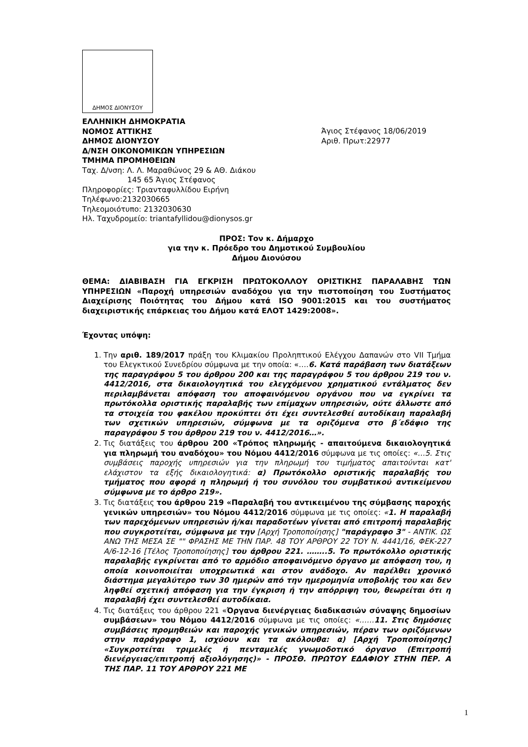ΔΗΜΟΣ ΔΙΟΝΥΣΟΥ
ΕΛΛΗΝΙΚΗ ΔΗΜΟΚΡΑΤΙΑ
ΝΟΜΟΣ ΑΤΤΙΚΗΣ
ΔΗΜΟΣ ΔΙΟΝΥΣΟΥ
Δ/ΝΣΗ ΟΙΚΟΝΟΜΙΚΩΝ ΥΠΗΡΕΣΙΩΝ
ΤΜΗΜΑ ΠΡΟΜΗΘΕΙΩΝ
Ταχ. Δ/νση: Λ. Λ. Μαραθώνος 29 & ΑΘ. Διάκου
145 65 Άγιος Στέφανος
Πληροφορίες: Τριανταφυλλίδου Ειρήνη
Τηλέφωνο:2132030665
Τηλεομοιότυπο: 2132030630
Ηλ. Ταχυδρομείο: triantafyllidou@dionysos.gr
Άγιος Στέφανος 18/06/2019
Αριθ. Πρωτ:22977
ΠΡΟΣ: Τον κ. Δήμαρχο
για την κ. Πρόεδρο του Δημοτικού Συμβουλίου
Δήμου Διονύσου
ΘΕΜΑ: ΔΙΑΒΙΒΑΣΗ ΓΙΑ ΕΓΚΡΙΣΗ ΠΡΩΤΟΚΟΛΛΟΥ ΟΡΙΣΤΙΚΗΣ ΠΑΡΑΛΑΒΗΣ ΤΩΝ ΥΠΗΡΕΣΙΩΝ «Παροχή υπηρεσιών αναδόχου για την πιστοποίηση του Συστήματος Διαχείρισης Ποιότητας του Δήμου κατά ISO 9001:2015 και του συστήματος διαχειριστικής επάρκειας του Δήμου κατά ΕΛΟΤ 1429:2008».
Έχοντας υπόψη:
1. Την αριθ. 189/2017 πράξη του Κλιμακίου Προληπτικού Ελέγχου Δαπανών στο VII Τμήμα του Ελεγκτικού Συνεδρίου σύμφωνα με την οποία: «….6. Κατά παράβαση των διατάξεων της παραγράφου 5 του άρθρου 200 και της παραγράφου 5 του άρθρου 219 του ν. 4412/2016, στα δικαιολογητικά του ελεγχόμενου χρηματικού εντάλματος δεν περιλαμβάνεται απόφαση του αποφαινόμενου οργάνου που να εγκρίνει τα πρωτόκολλα οριστικής παραλαβής των επίμαχων υπηρεσιών, ούτε άλλωστε από τα στοιχεία του φακέλου προκύπτει ότι έχει συντελεσθεί αυτοδίκαιη παραλαβή των σχετικών υπηρεσιών, σύμφωνα με τα οριζόμενα στο β΄εδάφιο της παραγράφου 5 του άρθρου 219 του ν. 4412/2016…».
2. Τις διατάξεις του άρθρου 200 «Τρόπος πληρωμής - απαιτούμενα δικαιολογητικά για πληρωμή του αναδόχου» του Νόμου 4412/2016 σύμφωνα με τις οποίες: «…5. Στις συμβάσεις παροχής υπηρεσιών για την πληρωμή του τιμήματος απαιτούνται κατ' ελάχιστον τα εξής δικαιολογητικά: α) Πρωτόκολλο οριστικής παραλαβής του τμήματος που αφορά η πληρωμή ή του συνόλου του συμβατικού αντικείμενου σύμφωνα με το άρθρο 219».
3. Τις διατάξεις του άρθρου 219 «Παραλαβή του αντικειμένου της σύμβασης παροχής γενικών υπηρεσιών» του Νόμου 4412/2016 σύμφωνα με τις οποίες: «1. Η παραλαβή των παρεχόμενων υπηρεσιών ή/και παραδοτέων γίνεται από επιτροπή παραλαβής που συγκροτείται, σύμφωνα με την [Αρχή Τροποποίησης] "παράγραφο 3" - ΑΝΤΙΚ. ΩΣ ΑΝΩ ΤΗΣ ΜΕΣΑ ΣΕ "" ΦΡΑΣΗΣ ΜΕ ΤΗΝ ΠΑΡ. 48 ΤΟΥ ΑΡΘΡΟΥ 22 ΤΟΥ Ν. 4441/16, ΦΕΚ-227 Α/6-12-16 [Τέλος Τροποποίησης] του άρθρου 221. ……..5. Το πρωτόκολλο οριστικής παραλαβής εγκρίνεται από το αρμόδιο αποφαινόμενο όργανο με απόφαση του, η οποία κοινοποιείται υποχρεωτικά και στον ανάδοχο. Αν παρέλθει χρονικό διάστημα μεγαλύτερο των 30 ημερών από την ημερομηνία υποβολής του και δεν ληφθεί σχετική απόφαση για την έγκριση ή την απόρριψη του, θεωρείται ότι η παραλαβή έχει συντελεσθεί αυτοδίκαια.
4. Τις διατάξεις του άρθρου 221 «Όργανα διενέργειας διαδικασιών σύναψης δημοσίων συμβάσεων» του Νόμου 4412/2016 σύμφωνα με τις οποίες: «……11. Στις δημόσιες συμβάσεις προμηθειών και παροχής γενικών υπηρεσιών, πέραν των οριζόμενων στην παράγραφο 1, ισχύουν και τα ακόλουθα: α) [Αρχή Τροποποίησης] «Συγκροτείται τριμελές ή πενταμελές γνωμοδοτικό όργανο (Επιτροπή διενέργειας/επιτροπή αξιολόγησης)» - ΠΡΟΣΘ. ΠΡΩΤΟΥ ΕΔΑΦΙΟΥ ΣΤΗΝ ΠΕΡ. Α ΤΗΣ ΠΑΡ. 11 ΤΟΥ ΑΡΘΡΟΥ 221 ΜΕ
1